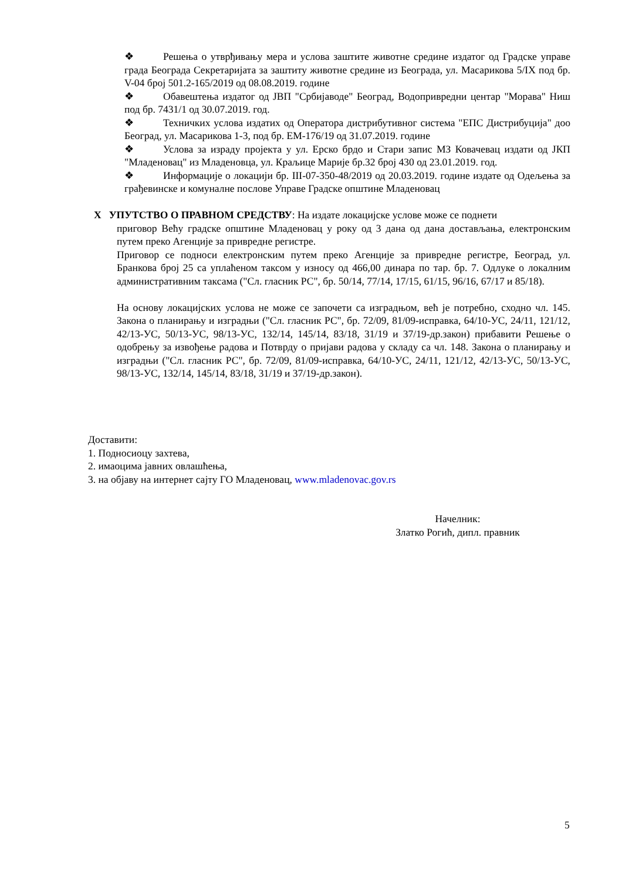❖ Решења о утврђивању мера и услова заштите животне средине издатог од Градске управе града Београда Секретаријата за заштиту животне средине из Београда, ул. Масарикова 5/IX под бр. V-04 број 501.2-165/2019 од 08.08.2019. године
❖ Обавештења издатог од ЈВП "Србијаводе" Београд, Водопривредни центар "Морава" Ниш под бр. 7431/1 од 30.07.2019. год.
❖ Техничких услова издатих од Оператора дистрибутивног система "ЕПС Дистрибуција" доо Београд, ул. Масарикова 1-3, под бр. ЕМ-176/19 од 31.07.2019. године
❖ Услова за израду пројекта у ул. Ерско брдо и Стари запис МЗ Ковачевац издати од ЈКП "Младеновац" из Младеновца, ул. Краљице Марије бр.32 број 430 од 23.01.2019. год.
❖ Информације о локацији бр. III-07-350-48/2019 од 20.03.2019. године издате од Одељења за грађевинске и комуналне послове Управе Градске општине Младеновац
X УПУТСТВО О ПРАВНОМ СРЕДСТВУ: На издате локацијске услове може се поднети
приговор Већу градске општине Младеновац у року од 3 дана од дана достављања, електронским путем преко Агенције за привредне регистре.
Приговор се подноси електронским путем преко Агенције за привредне регистре, Београд, ул. Бранкова број 25 са уплаћеном таксом у износу од 466,00 динара по тар. бр. 7. Одлуке о локалним административним таксама ("Сл. гласник РС", бр. 50/14, 77/14, 17/15, 61/15, 96/16, 67/17 и 85/18).
На основу локацијских услова не може се започети са изградњом, већ је потребно, сходно чл. 145. Закона о планирању и изградњи ("Сл. гласник РС", бр. 72/09, 81/09-исправка, 64/10-УС, 24/11, 121/12, 42/13-УС, 50/13-УС, 98/13-УС, 132/14, 145/14, 83/18, 31/19 и 37/19-др.закон) прибавити Решење о одобрењу за извођење радова и Потврду о пријави радова у складу са чл. 148. Закона о планирању и изградњи ("Сл. гласник РС", бр. 72/09, 81/09-исправка, 64/10-УС, 24/11, 121/12, 42/13-УС, 50/13-УС, 98/13-УС, 132/14, 145/14, 83/18, 31/19 и 37/19-др.закон).
Доставити:
1. Подносиоцу захтева,
2. имаоцима јавних овлашћења,
3. на објаву на интернет сајту ГО Младеновац, www.mladenovac.gov.rs
Начелник:
Златко Рогић, дипл. правник
5